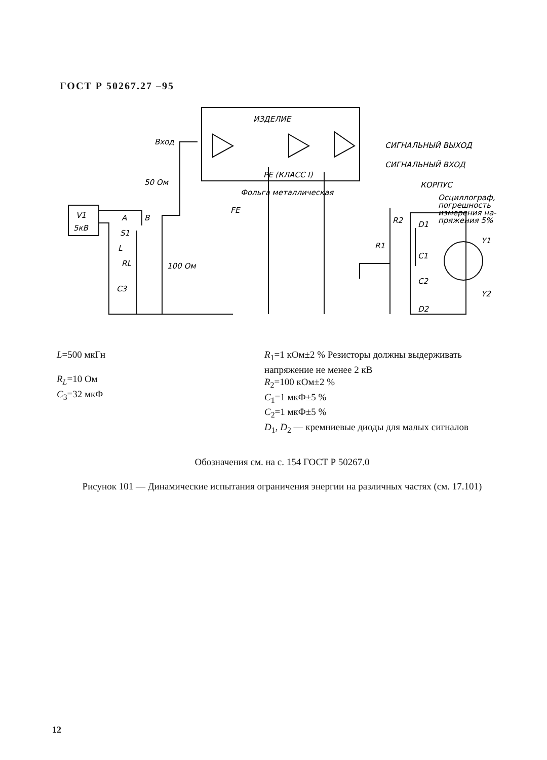ГОСТ Р 50267.27 –95
ИЗДЕЛИЕ
Вход
СИГНАЛЬНЫЙ ВЫХОД
СИГНАЛЬНЫЙ ВХОД
PE (КЛАСС I)
Фольга металлическая
КОРПУС
Осциллограф,
погрешность
измерения на-
пряжения 5%
50 Ом
FE
V1
5кВ
A
B
S1
L
RL
C3
100 Ом
R1
R2
D1
C1
C2
D2
Y1
Y2
L=500 мкГн
R<sub>L</sub>=10 Ом
C<sub>3</sub>=32 мкФ
R<sub>1</sub>=1 кОм±2 % Резисторы должны выдерживать напряжение не менее 2 кВ
R<sub>2</sub>=100 кОм±2 %
C<sub>1</sub>=1 мкФ±5 %
C<sub>2</sub>=1 мкФ±5 %
D<sub>1</sub>, D<sub>2</sub> — кремниевые диоды для малых сигналов
Обозначения см. на с. 154 ГОСТ Р 50267.0
Рисунок 101 — Динамические испытания ограничения энергии на различных частях (см. 17.101)
12